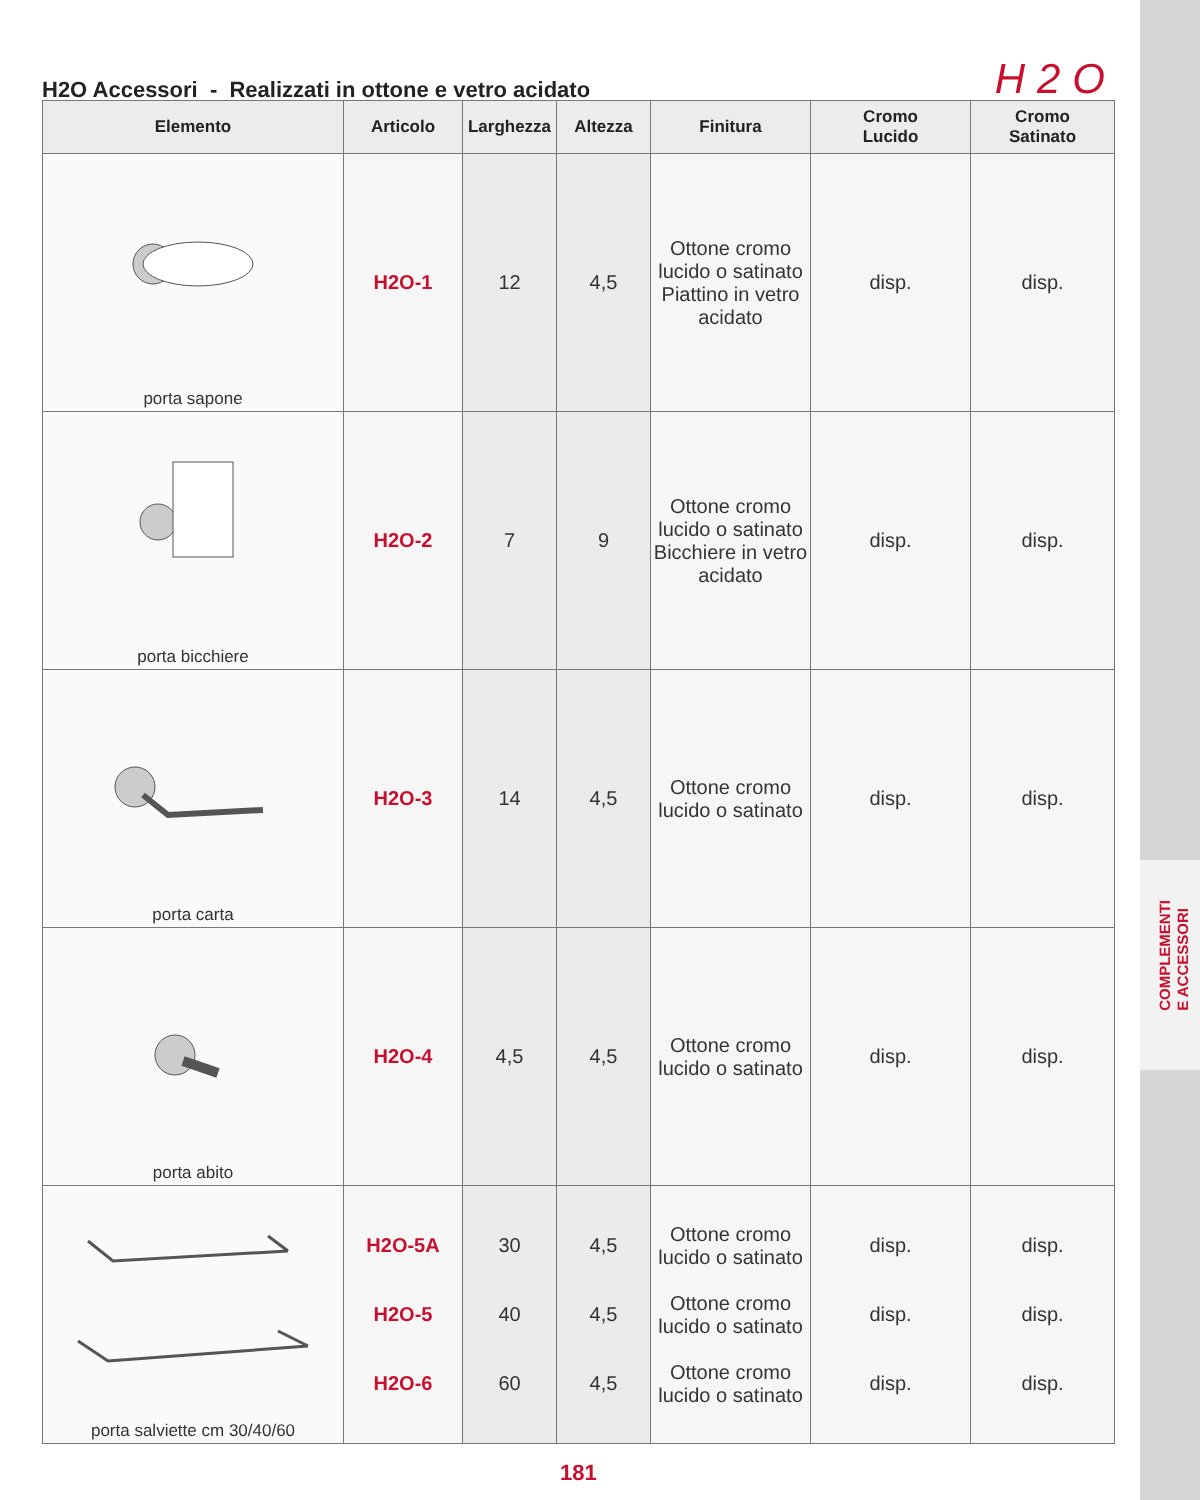COMPLEMENTI
E ACCESSORI
H2O Accessori - Realizzati in ottone e vetro acidato
H2O
| Elemento | Articolo | Larghezza | Altezza | Finitura | Cromo Lucido | Cromo Satinato |
| --- | --- | --- | --- | --- | --- | --- |
| porta sapone | H2O-1 | 12 | 4,5 | Ottone cromo lucido o satinato Piattino in vetro acidato | disp. | disp. |
| porta bicchiere | H2O-2 | 7 | 9 | Ottone cromo lucido o satinato Bicchiere in vetro acidato | disp. | disp. |
| porta carta | H2O-3 | 14 | 4,5 | Ottone cromo lucido o satinato | disp. | disp. |
| porta abito | H2O-4 | 4,5 | 4,5 | Ottone cromo lucido o satinato | disp. | disp. |
| porta salviette cm 30/40/60 | H2O-5A H2O-5 H2O-6 | 30 40 60 | 4,5 4,5 4,5 | Ottone cromo lucido o satinato Ottone cromo lucido o satinato Ottone cromo lucido o satinato | disp. disp. disp. | disp. disp. disp. |
181